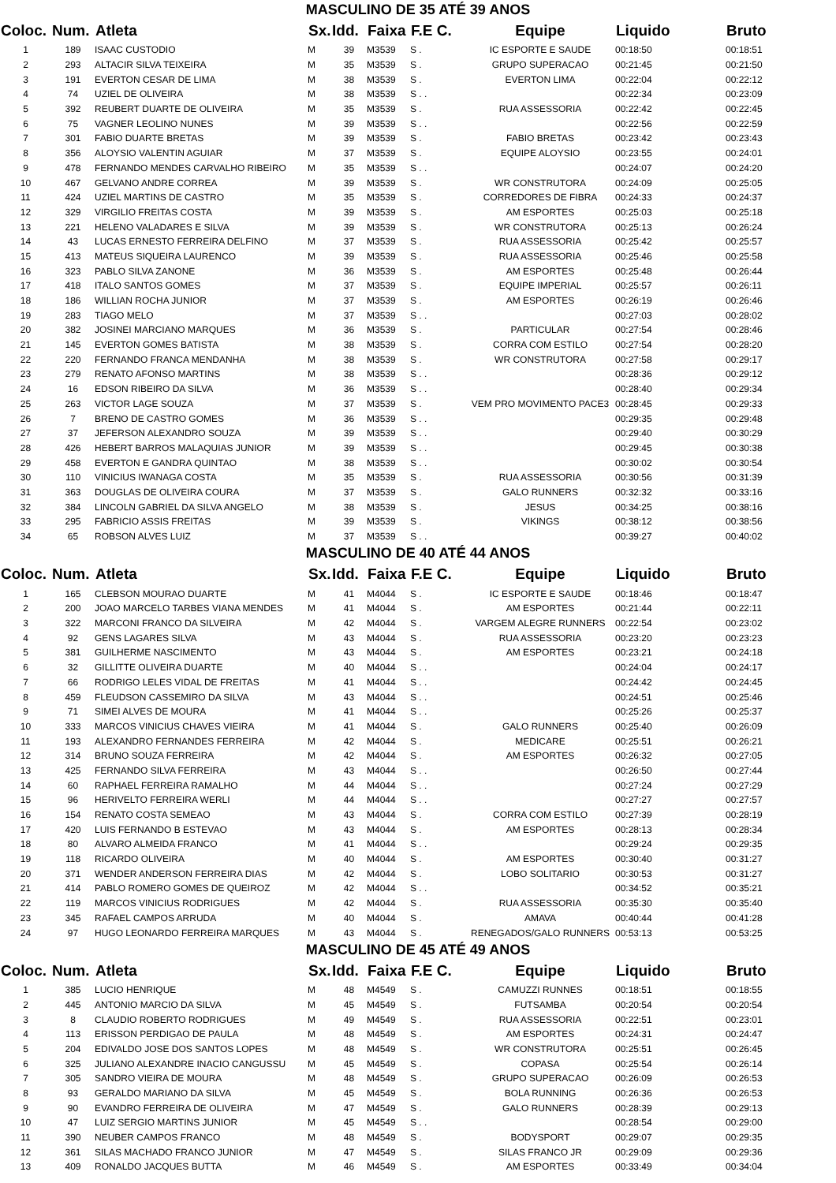MASCULINO DE 35 ATÉ 39 ANOS
| Coloc. | Num. | Atleta | Sx. | Idd. | Faixa | F.E C. | Equipe | Liquido | Bruto |
| --- | --- | --- | --- | --- | --- | --- | --- | --- | --- |
| 1 | 189 | ISAAC CUSTODIO | M | 39 | M3539 | S . | IC ESPORTE E SAUDE | 00:18:50 | 00:18:51 |
| 2 | 293 | ALTACIR SILVA TEIXEIRA | M | 35 | M3539 | S . | GRUPO SUPERACAO | 00:21:45 | 00:21:50 |
| 3 | 191 | EVERTON CESAR DE LIMA | M | 38 | M3539 | S . | EVERTON LIMA | 00:22:04 | 00:22:12 |
| 4 | 74 | UZIEL DE OLIVEIRA | M | 38 | M3539 | S . . | | 00:22:34 | 00:23:09 |
| 5 | 392 | REUBERT DUARTE DE OLIVEIRA | M | 35 | M3539 | S . | RUA ASSESSORIA | 00:22:42 | 00:22:45 |
| 6 | 75 | VAGNER LEOLINO NUNES | M | 39 | M3539 | S . . | | 00:22:56 | 00:22:59 |
| 7 | 301 | FABIO DUARTE BRETAS | M | 39 | M3539 | S . | FABIO BRETAS | 00:23:42 | 00:23:43 |
| 8 | 356 | ALOYSIO VALENTIN AGUIAR | M | 37 | M3539 | S . | EQUIPE ALOYSIO | 00:23:55 | 00:24:01 |
| 9 | 478 | FERNANDO MENDES CARVALHO RIBEIRO | M | 35 | M3539 | S . . | | 00:24:07 | 00:24:20 |
| 10 | 467 | GELVANO ANDRE CORREA | M | 39 | M3539 | S . | WR CONSTRUTORA | 00:24:09 | 00:25:05 |
| 11 | 424 | UZIEL MARTINS DE CASTRO | M | 35 | M3539 | S . | CORREDORES DE FIBRA | 00:24:33 | 00:24:37 |
| 12 | 329 | VIRGILIO FREITAS COSTA | M | 39 | M3539 | S . | AM ESPORTES | 00:25:03 | 00:25:18 |
| 13 | 221 | HELENO VALADARES E SILVA | M | 39 | M3539 | S . | WR CONSTRUTORA | 00:25:13 | 00:26:24 |
| 14 | 43 | LUCAS ERNESTO FERREIRA DELFINO | M | 37 | M3539 | S . | RUA ASSESSORIA | 00:25:42 | 00:25:57 |
| 15 | 413 | MATEUS SIQUEIRA LAURENCO | M | 39 | M3539 | S . | RUA ASSESSORIA | 00:25:46 | 00:25:58 |
| 16 | 323 | PABLO SILVA ZANONE | M | 36 | M3539 | S . | AM ESPORTES | 00:25:48 | 00:26:44 |
| 17 | 418 | ITALO SANTOS GOMES | M | 37 | M3539 | S . | EQUIPE IMPERIAL | 00:25:57 | 00:26:11 |
| 18 | 186 | WILLIAN ROCHA JUNIOR | M | 37 | M3539 | S . | AM ESPORTES | 00:26:19 | 00:26:46 |
| 19 | 283 | TIAGO MELO | M | 37 | M3539 | S . . | | 00:27:03 | 00:28:02 |
| 20 | 382 | JOSINEI MARCIANO MARQUES | M | 36 | M3539 | S . | PARTICULAR | 00:27:54 | 00:28:46 |
| 21 | 145 | EVERTON GOMES BATISTA | M | 38 | M3539 | S . | CORRA COM ESTILO | 00:27:54 | 00:28:20 |
| 22 | 220 | FERNANDO FRANCA MENDANHA | M | 38 | M3539 | S . | WR CONSTRUTORA | 00:27:58 | 00:29:17 |
| 23 | 279 | RENATO AFONSO MARTINS | M | 38 | M3539 | S . . | | 00:28:36 | 00:29:12 |
| 24 | 16 | EDSON RIBEIRO DA SILVA | M | 36 | M3539 | S . . | | 00:28:40 | 00:29:34 |
| 25 | 263 | VICTOR LAGE SOUZA | M | 37 | M3539 | S . | VEM PRO MOVIMENTO PACE3 | 00:28:45 | 00:29:33 |
| 26 | 7 | BRENO DE CASTRO GOMES | M | 36 | M3539 | S . . | | 00:29:35 | 00:29:48 |
| 27 | 37 | JEFERSON ALEXANDRO SOUZA | M | 39 | M3539 | S . . | | 00:29:40 | 00:30:29 |
| 28 | 426 | HEBERT BARROS MALAQUIAS JUNIOR | M | 39 | M3539 | S . . | | 00:29:45 | 00:30:38 |
| 29 | 458 | EVERTON E GANDRA QUINTAO | M | 38 | M3539 | S . . | | 00:30:02 | 00:30:54 |
| 30 | 110 | VINICIUS IWANAGA COSTA | M | 35 | M3539 | S . | RUA ASSESSORIA | 00:30:56 | 00:31:39 |
| 31 | 363 | DOUGLAS DE OLIVEIRA COURA | M | 37 | M3539 | S . | GALO RUNNERS | 00:32:32 | 00:33:16 |
| 32 | 384 | LINCOLN GABRIEL DA SILVA ANGELO | M | 38 | M3539 | S . | JESUS | 00:34:25 | 00:38:16 |
| 33 | 295 | FABRICIO ASSIS FREITAS | M | 39 | M3539 | S . | VIKINGS | 00:38:12 | 00:38:56 |
| 34 | 65 | ROBSON ALVES LUIZ | M | 37 | M3539 | S . . | | 00:39:27 | 00:40:02 |
MASCULINO DE 40 ATÉ 44 ANOS
| Coloc. | Num. | Atleta | Sx. | Idd. | Faixa | F.E C. | Equipe | Liquido | Bruto |
| --- | --- | --- | --- | --- | --- | --- | --- | --- | --- |
| 1 | 165 | CLEBSON MOURAO DUARTE | M | 41 | M4044 | S . | IC ESPORTE E SAUDE | 00:18:46 | 00:18:47 |
| 2 | 200 | JOAO MARCELO TARBES VIANA MENDES | M | 41 | M4044 | S . | AM ESPORTES | 00:21:44 | 00:22:11 |
| 3 | 322 | MARCONI FRANCO DA SILVEIRA | M | 42 | M4044 | S . | VARGEM ALEGRE RUNNERS | 00:22:54 | 00:23:02 |
| 4 | 92 | GENS LAGARES SILVA | M | 43 | M4044 | S . | RUA ASSESSORIA | 00:23:20 | 00:23:23 |
| 5 | 381 | GUILHERME NASCIMENTO | M | 43 | M4044 | S . | AM ESPORTES | 00:23:21 | 00:24:18 |
| 6 | 32 | GILLITTE OLIVEIRA DUARTE | M | 40 | M4044 | S . . | | 00:24:04 | 00:24:17 |
| 7 | 66 | RODRIGO LELES VIDAL DE FREITAS | M | 41 | M4044 | S . . | | 00:24:42 | 00:24:45 |
| 8 | 459 | FLEUDSON CASSEMIRO DA SILVA | M | 43 | M4044 | S . . | | 00:24:51 | 00:25:46 |
| 9 | 71 | SIMEI ALVES DE MOURA | M | 41 | M4044 | S . . | | 00:25:26 | 00:25:37 |
| 10 | 333 | MARCOS VINICIUS CHAVES VIEIRA | M | 41 | M4044 | S . | GALO RUNNERS | 00:25:40 | 00:26:09 |
| 11 | 193 | ALEXANDRO FERNANDES FERREIRA | M | 42 | M4044 | S . | MEDICARE | 00:25:51 | 00:26:21 |
| 12 | 314 | BRUNO SOUZA FERREIRA | M | 42 | M4044 | S . | AM ESPORTES | 00:26:32 | 00:27:05 |
| 13 | 425 | FERNANDO SILVA FERREIRA | M | 43 | M4044 | S . . | | 00:26:50 | 00:27:44 |
| 14 | 60 | RAPHAEL FERREIRA RAMALHO | M | 44 | M4044 | S . . | | 00:27:24 | 00:27:29 |
| 15 | 96 | HERIVELTO FERREIRA WERLI | M | 44 | M4044 | S . . | | 00:27:27 | 00:27:57 |
| 16 | 154 | RENATO COSTA SEMEAO | M | 43 | M4044 | S . | CORRA COM ESTILO | 00:27:39 | 00:28:19 |
| 17 | 420 | LUIS FERNANDO B ESTEVAO | M | 43 | M4044 | S . | AM ESPORTES | 00:28:13 | 00:28:34 |
| 18 | 80 | ALVARO ALMEIDA FRANCO | M | 41 | M4044 | S . . | | 00:29:24 | 00:29:35 |
| 19 | 118 | RICARDO OLIVEIRA | M | 40 | M4044 | S . | AM ESPORTES | 00:30:40 | 00:31:27 |
| 20 | 371 | WENDER ANDERSON FERREIRA DIAS | M | 42 | M4044 | S . | LOBO SOLITARIO | 00:30:53 | 00:31:27 |
| 21 | 414 | PABLO ROMERO GOMES DE QUEIROZ | M | 42 | M4044 | S . . | | 00:34:52 | 00:35:21 |
| 22 | 119 | MARCOS VINICIUS RODRIGUES | M | 42 | M4044 | S . | RUA ASSESSORIA | 00:35:30 | 00:35:40 |
| 23 | 345 | RAFAEL CAMPOS ARRUDA | M | 40 | M4044 | S . | AMAVA | 00:40:44 | 00:41:28 |
| 24 | 97 | HUGO LEONARDO FERREIRA MARQUES | M | 43 | M4044 | S . | RENEGADOS/GALO RUNNERS | 00:53:13 | 00:53:25 |
MASCULINO DE 45 ATÉ 49 ANOS
| Coloc. | Num. | Atleta | Sx. | Idd. | Faixa | F.E C. | Equipe | Liquido | Bruto |
| --- | --- | --- | --- | --- | --- | --- | --- | --- | --- |
| 1 | 385 | LUCIO HENRIQUE | M | 48 | M4549 | S . | CAMUZZI RUNNES | 00:18:51 | 00:18:55 |
| 2 | 445 | ANTONIO MARCIO DA SILVA | M | 45 | M4549 | S . | FUTSAMBA | 00:20:54 | 00:20:54 |
| 3 | 8 | CLAUDIO ROBERTO RODRIGUES | M | 49 | M4549 | S . | RUA ASSESSORIA | 00:22:51 | 00:23:01 |
| 4 | 113 | ERISSON PERDIGAO DE PAULA | M | 48 | M4549 | S . | AM ESPORTES | 00:24:31 | 00:24:47 |
| 5 | 204 | EDIVALDO JOSE DOS SANTOS LOPES | M | 48 | M4549 | S . | WR CONSTRUTORA | 00:25:51 | 00:26:45 |
| 6 | 325 | JULIANO ALEXANDRE INACIO CANGUSSU | M | 45 | M4549 | S . | COPASA | 00:25:54 | 00:26:14 |
| 7 | 305 | SANDRO VIEIRA DE MOURA | M | 48 | M4549 | S . | GRUPO SUPERACAO | 00:26:09 | 00:26:53 |
| 8 | 93 | GERALDO MARIANO DA SILVA | M | 45 | M4549 | S . | BOLA RUNNING | 00:26:36 | 00:26:53 |
| 9 | 90 | EVANDRO FERREIRA DE OLIVEIRA | M | 47 | M4549 | S . | GALO RUNNERS | 00:28:39 | 00:29:13 |
| 10 | 47 | LUIZ SERGIO MARTINS JUNIOR | M | 45 | M4549 | S . . | | 00:28:54 | 00:29:00 |
| 11 | 390 | NEUBER CAMPOS FRANCO | M | 48 | M4549 | S . | BODYSPORT | 00:29:07 | 00:29:35 |
| 12 | 361 | SILAS MACHADO FRANCO JUNIOR | M | 47 | M4549 | S . | SILAS FRANCO JR | 00:29:09 | 00:29:36 |
| 13 | 409 | RONALDO JACQUES BUTTA | M | 46 | M4549 | S . | AM ESPORTES | 00:33:49 | 00:34:04 |